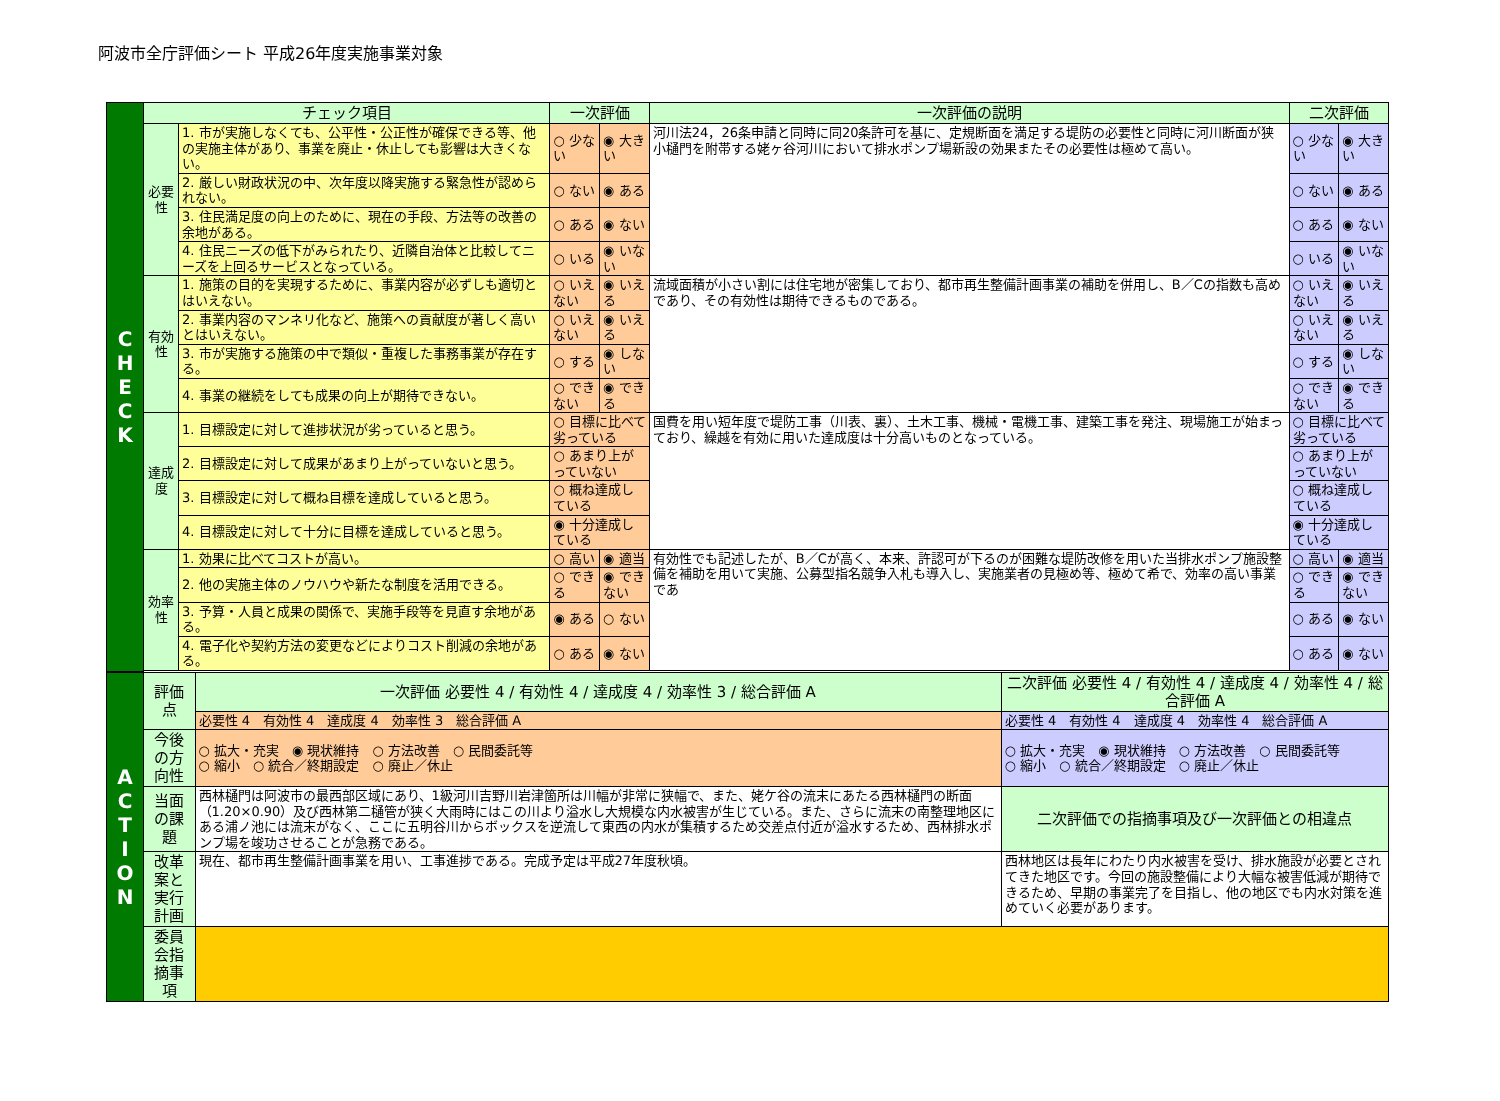阿波市全庁評価シート 平成26年度実施事業対象
| C H E C K | チェック項目 | | 一次評価 | | 一次評価の説明 | 二次評価 | |
| | 必要性 | 1. 市が実施しなくても、公平性・公正性が確保できる等、他の実施主体があり、事業を廃止・休止しても影響は大きくない。 | ○ 少ない | ◉ 大きい | 河川法24，26条申請と同時に同20条許可を基に、定規断面を満足する堤防の必要性と同時に河川断面が狭小樋門を附帯する姥ヶ谷河川において排水ポンプ場新設の効果またその必要性は極めて高い。 | ○ 少ない | ◉ 大きい |
| | | 2. 厳しい財政状況の中、次年度以降実施する緊急性が認められない。 | ○ ない | ◉ ある | | ○ ない | ◉ ある |
| | | 3. 住民満足度の向上のために、現在の手段、方法等の改善の余地がある。 | ○ ある | ◉ ない | | ○ ある | ◉ ない |
| | | 4. 住民ニーズの低下がみられたり、近隣自治体と比較してニーズを上回るサービスとなっている。 | ○ いる | ◉ いない | | ○ いる | ◉ いない |
| | 有効性 | 1. 施策の目的を実現するために、事業内容が必ずしも適切とはいえない。 | ○ いえない | ◉ いえる | 流域面積が小さい割には住宅地が密集しており、都市再生整備計画事業の補助を併用し、B／Cの指数も高めであり、その有効性は期待できるものである。 | ○ いえない | ◉ いえる |
| | | 2. 事業内容のマンネリ化など、施策への貢献度が著しく高いとはいえない。 | ○ いえない | ◉ いえる | | ○ いえない | ◉ いえる |
| | | 3. 市が実施する施策の中で類似・重複した事務事業が存在する。 | ○ する | ◉ しない | | ○ する | ◉ しない |
| | | 4. 事業の継続をしても成果の向上が期待できない。 | ○ できない | ◉ できる | | ○ できない | ◉ できる |
| | 達成度 | 1. 目標設定に対して進捗状況が劣っていると思う。 | ○ 目標に比べて劣っている | | 国費を用い短年度で堤防工事（川表、裏）、土木工事、機械・電機工事、建築工事を発注、現場施工が始まっており、繰越を有効に用いた達成度は十分高いものとなっている。 | ○ 目標に比べて劣っている | |
| | | 2. 目標設定に対して成果があまり上がっていないと思う。 | ○ あまり上がっていない | | | ○ あまり上がっていない | |
| | | 3. 目標設定に対して概ね目標を達成していると思う。 | ○ 概ね達成している | | | ○ 概ね達成している | |
| | | 4. 目標設定に対して十分に目標を達成していると思う。 | ◉ 十分達成している | | | ◉ 十分達成している | |
| | 効率性 | 1. 効果に比べてコストが高い。 | ○ 高い | ◉ 適当 | 有効性でも記述したが、B／Cが高く、本来、許認可が下るのが困難な堤防改修を用いた当排水ポンプ施設整備を補助を用いて実施、公募型指名競争入札も導入し、実施業者の見極め等、極めて希で、効率の高い事業であ | ○ 高い | ◉ 適当 |
| | | 2. 他の実施主体のノウハウや新たな制度を活用できる。 | ○ できる | ◉ できない | | ○ できる | ◉ できない |
| | | 3. 予算・人員と成果の関係で、実施手段等を見直す余地がある。 | ◉ ある | ○ ない | | ○ ある | ◉ ない |
| | | 4. 電子化や契約方法の変更などによりコスト削減の余地がある。 | ○ ある | ◉ ない | | ○ ある | ◉ ない |
| A C T I O N | 評価点 | 一次評価 必要性 4 / 有効性 4 / 達成度 4 / 効率性 3 / 総合評価 A | 二次評価 必要性 4 / 有効性 4 / 達成度 4 / 効率性 4 / 総合評価 A |
| | | 必要性 4 有効性 4 達成度 4 効率性 3 総合評価 A | 必要性 4 有効性 4 達成度 4 効率性 4 総合評価 A |
| | 今後の方向性 | ○ 拡大・充実 ◉ 現状維持 ○ 方法改善 ○ 民間委託等 ○ 縮小 ○ 統合／終期設定 ○ 廃止／休止 | ○ 拡大・充実 ◉ 現状維持 ○ 方法改善 ○ 民間委託等 ○ 縮小 ○ 統合／終期設定 ○ 廃止／休止 |
| | 当面の課題 | 西林樋門は阿波市の最西部区域にあり、1級河川吉野川岩津箇所は川幅が非常に狭幅で、また、姥ケ谷の流末にあたる西林樋門の断面（1.20×0.90）及び西林第二樋管が狭く大雨時にはこの川より溢水し大規模な内水被害が生じている。また、さらに流末の南整理地区にある浦ノ池には流末がなく、ここに五明谷川からボックスを逆流して東西の内水が集積するため交差点付近が溢水するため、西林排水ポンプ場を竣功させることが急務である。 | 二次評価での指摘事項及び一次評価との相違点 |
| | 改革案と実行計画 | 現在、都市再生整備計画事業を用い、工事進捗である。完成予定は平成27年度秋頃。 | 西林地区は長年にわたり内水被害を受け、排水施設が必要とされてきた地区です。今回の施設整備により大幅な被害低減が期待できるため、早期の事業完了を目指し、他の地区でも内水対策を進めていく必要があります。 |
| | 委員会指摘事項 | | |